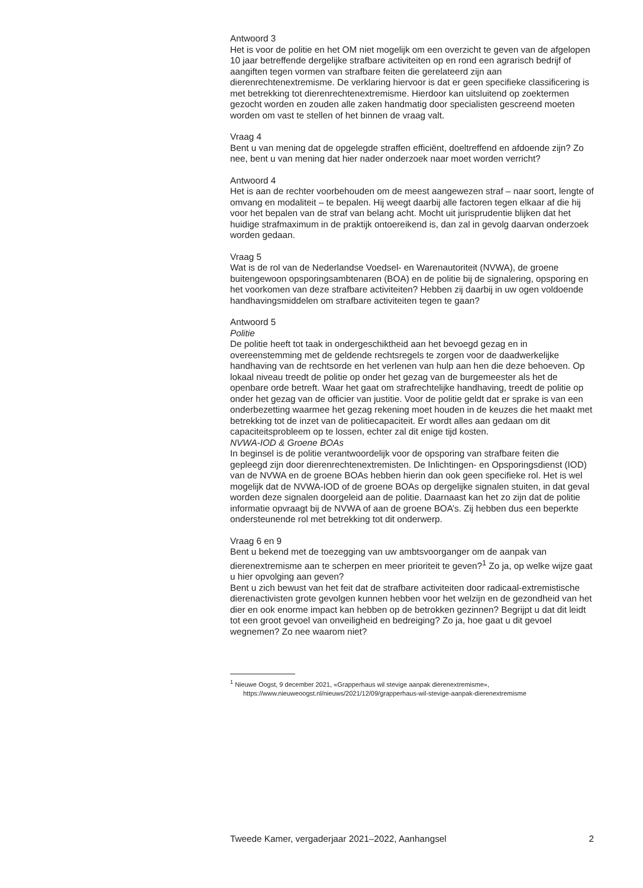Antwoord 3
Het is voor de politie en het OM niet mogelijk om een overzicht te geven van de afgelopen 10 jaar betreffende dergelijke strafbare activiteiten op en rond een agrarisch bedrijf of aangiften tegen vormen van strafbare feiten die gerelateerd zijn aan dierenrechtenextremisme. De verklaring hiervoor is dat er geen specifieke classificering is met betrekking tot dierenrechtenextremisme. Hierdoor kan uitsluitend op zoektermen gezocht worden en zouden alle zaken handmatig door specialisten gescreend moeten worden om vast te stellen of het binnen de vraag valt.
Vraag 4
Bent u van mening dat de opgelegde straffen efficiënt, doeltreffend en afdoende zijn? Zo nee, bent u van mening dat hier nader onderzoek naar moet worden verricht?
Antwoord 4
Het is aan de rechter voorbehouden om de meest aangewezen straf – naar soort, lengte of omvang en modaliteit – te bepalen. Hij weegt daarbij alle factoren tegen elkaar af die hij voor het bepalen van de straf van belang acht. Mocht uit jurisprudentie blijken dat het huidige strafmaximum in de praktijk ontoereikend is, dan zal in gevolg daarvan onderzoek worden gedaan.
Vraag 5
Wat is de rol van de Nederlandse Voedsel- en Warenautoriteit (NVWA), de groene buitengewoon opsporingsambtenaren (BOA) en de politie bij de signalering, opsporing en het voorkomen van deze strafbare activiteiten? Hebben zij daarbij in uw ogen voldoende handhavingsmiddelen om strafbare activiteiten tegen te gaan?
Antwoord 5
Politie
De politie heeft tot taak in ondergeschiktheid aan het bevoegd gezag en in overeenstemming met de geldende rechtsregels te zorgen voor de daadwerkelijke handhaving van de rechtsorde en het verlenen van hulp aan hen die deze behoeven. Op lokaal niveau treedt de politie op onder het gezag van de burgemeester als het de openbare orde betreft. Waar het gaat om strafrechtelijke handhaving, treedt de politie op onder het gezag van de officier van justitie. Voor de politie geldt dat er sprake is van een onderbezetting waarmee het gezag rekening moet houden in de keuzes die het maakt met betrekking tot de inzet van de politiecapaciteit. Er wordt alles aan gedaan om dit capaciteitsprobleem op te lossen, echter zal dit enige tijd kosten.
NVWA-IOD & Groene BOAs
In beginsel is de politie verantwoordelijk voor de opsporing van strafbare feiten die gepleegd zijn door dierenrechtenextremisten. De Inlichtingen- en Opsporingsdienst (IOD) van de NVWA en de groene BOAs hebben hierin dan ook geen specifieke rol. Het is wel mogelijk dat de NVWA-IOD of de groene BOAs op dergelijke signalen stuiten, in dat geval worden deze signalen doorgeleid aan de politie. Daarnaast kan het zo zijn dat de politie informatie opvraagt bij de NVWA of aan de groene BOA’s. Zij hebben dus een beperkte ondersteunende rol met betrekking tot dit onderwerp.
Vraag 6 en 9
Bent u bekend met de toezegging van uw ambtsvoorganger om de aanpak van dierenextremisme aan te scherpen en meer prioriteit te geven?<sup>1</sup> Zo ja, op welke wijze gaat u hier opvolging aan geven?
Bent u zich bewust van het feit dat de strafbare activiteiten door radicaal-extremistische dierenactivisten grote gevolgen kunnen hebben voor het welzijn en de gezondheid van het dier en ook enorme impact kan hebben op de betrokken gezinnen? Begrijpt u dat dit leidt tot een groot gevoel van onveiligheid en bedreiging? Zo ja, hoe gaat u dit gevoel wegnemen? Zo nee waarom niet?
<sup>1</sup> Nieuwe Oogst, 9 december 2021, «Grapperhaus wil stevige aanpak dierenextremisme», https://www.nieuweoogst.nl/nieuws/2021/12/09/grapperhaus-wil-stevige-aanpak-dierenextremisme
Tweede Kamer, vergaderjaar 2021–2022, Aanhangsel 2